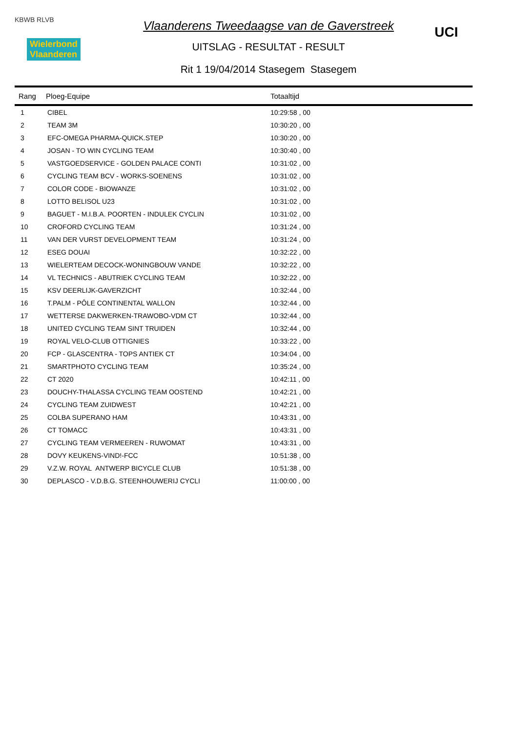KBWB RLVB
Wielerbond
Vlaanderen
Vlaanderens Tweedaagse van de Gaverstreek
UITSLAG - RESULTAT - RESULT
Rit 1 19/04/2014 Stasegem Stasegem
UCI
| Rang | Ploeg-Equipe | Totaaltijd |
| --- | --- | --- |
| 1 | CIBEL | 10:29:58 , 00 |
| 2 | TEAM 3M | 10:30:20 , 00 |
| 3 | EFC-OMEGA PHARMA-QUICK.STEP | 10:30:20 , 00 |
| 4 | JOSAN - TO WIN CYCLING TEAM | 10:30:40 , 00 |
| 5 | VASTGOEDSERVICE - GOLDEN PALACE CONTI | 10:31:02 , 00 |
| 6 | CYCLING TEAM BCV - WORKS-SOENENS | 10:31:02 , 00 |
| 7 | COLOR CODE - BIOWANZE | 10:31:02 , 00 |
| 8 | LOTTO BELISOL U23 | 10:31:02 , 00 |
| 9 | BAGUET - M.I.B.A. POORTEN - INDULEK CYCLIN | 10:31:02 , 00 |
| 10 | CROFORD CYCLING TEAM | 10:31:24 , 00 |
| 11 | VAN DER VURST DEVELOPMENT TEAM | 10:31:24 , 00 |
| 12 | ESEG DOUAI | 10:32:22 , 00 |
| 13 | WIELERTEAM DECOCK-WONINGBOUW VANDE | 10:32:22 , 00 |
| 14 | VL TECHNICS - ABUTRIEK CYCLING TEAM | 10:32:22 , 00 |
| 15 | KSV DEERLIJK-GAVERZICHT | 10:32:44 , 00 |
| 16 | T.PALM - PÔLE CONTINENTAL WALLON | 10:32:44 , 00 |
| 17 | WETTERSE DAKWERKEN-TRAWOBO-VDM CT | 10:32:44 , 00 |
| 18 | UNITED CYCLING TEAM SINT TRUIDEN | 10:32:44 , 00 |
| 19 | ROYAL VELO-CLUB OTTIGNIES | 10:33:22 , 00 |
| 20 | FCP - GLASCENTRA - TOPS ANTIEK CT | 10:34:04 , 00 |
| 21 | SMARTPHOTO CYCLING TEAM | 10:35:24 , 00 |
| 22 | CT 2020 | 10:42:11 , 00 |
| 23 | DOUCHY-THALASSA CYCLING TEAM OOSTEND | 10:42:21 , 00 |
| 24 | CYCLING TEAM ZUIDWEST | 10:42:21 , 00 |
| 25 | COLBA SUPERANO HAM | 10:43:31 , 00 |
| 26 | CT TOMACC | 10:43:31 , 00 |
| 27 | CYCLING TEAM VERMEEREN - RUWOMAT | 10:43:31 , 00 |
| 28 | DOVY KEUKENS-VIND!-FCC | 10:51:38 , 00 |
| 29 | V.Z.W. ROYAL ANTWERP BICYCLE CLUB | 10:51:38 , 00 |
| 30 | DEPLASCO - V.D.B.G. STEENHOUWERIJ CYCLI | 11:00:00 , 00 |